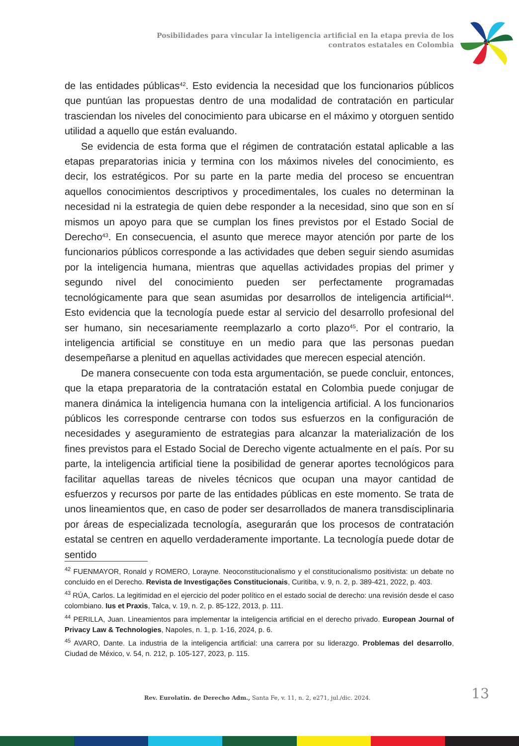Posibilidades para vincular la inteligencia artificial en la etapa previa de los contratos estatales en Colombia
de las entidades públicas<sup>42</sup>. Esto evidencia la necesidad que los funcionarios públicos que puntúan las propuestas dentro de una modalidad de contratación en particular trasciendan los niveles del conocimiento para ubicarse en el máximo y otorguen sentido utilidad a aquello que están evaluando.
Se evidencia de esta forma que el régimen de contratación estatal aplicable a las etapas preparatorias inicia y termina con los máximos niveles del conocimiento, es decir, los estratégicos. Por su parte en la parte media del proceso se encuentran aquellos conocimientos descriptivos y procedimentales, los cuales no determinan la necesidad ni la estrategia de quien debe responder a la necesidad, sino que son en sí mismos un apoyo para que se cumplan los fines previstos por el Estado Social de Derecho<sup>43</sup>. En consecuencia, el asunto que merece mayor atención por parte de los funcionarios públicos corresponde a las actividades que deben seguir siendo asumidas por la inteligencia humana, mientras que aquellas actividades propias del primer y segundo nivel del conocimiento pueden ser perfectamente programadas tecnológicamente para que sean asumidas por desarrollos de inteligencia artificial<sup>44</sup>. Esto evidencia que la tecnología puede estar al servicio del desarrollo profesional del ser humano, sin necesariamente reemplazarlo a corto plazo<sup>45</sup>. Por el contrario, la inteligencia artificial se constituye en un medio para que las personas puedan desempeñarse a plenitud en aquellas actividades que merecen especial atención.
De manera consecuente con toda esta argumentación, se puede concluir, entonces, que la etapa preparatoria de la contratación estatal en Colombia puede conjugar de manera dinámica la inteligencia humana con la inteligencia artificial. A los funcionarios públicos les corresponde centrarse con todos sus esfuerzos en la configuración de necesidades y aseguramiento de estrategias para alcanzar la materialización de los fines previstos para el Estado Social de Derecho vigente actualmente en el país. Por su parte, la inteligencia artificial tiene la posibilidad de generar aportes tecnológicos para facilitar aquellas tareas de niveles técnicos que ocupan una mayor cantidad de esfuerzos y recursos por parte de las entidades públicas en este momento. Se trata de unos lineamientos que, en caso de poder ser desarrollados de manera transdisciplinaria por áreas de especializada tecnología, asegurarán que los procesos de contratación estatal se centren en aquello verdaderamente importante. La tecnología puede dotar de sentido
<sup>42</sup> FUENMAYOR, Ronald y ROMERO, Lorayne. Neoconstitucionalismo y el constitucionalismo positivista: un debate no concluido en el Derecho. Revista de Investigações Constitucionais, Curitiba, v. 9, n. 2, p. 389-421, 2022, p. 403.
<sup>43</sup> RÚA, Carlos. La legitimidad en el ejercicio del poder político en el estado social de derecho: una revisión desde el caso colombiano. Ius et Praxis, Talca, v. 19, n. 2, p. 85-122, 2013, p. 111.
<sup>44</sup> PERILLA, Juan. Lineamientos para implementar la inteligencia artificial en el derecho privado. European Journal of Privacy Law & Technologies, Napoles, n. 1, p. 1-16, 2024, p. 6.
<sup>45</sup> AVARO, Dante. La industria de la inteligencia artificial: una carrera por su liderazgo. Problemas del desarrollo, Ciudad de México, v. 54, n. 212, p. 105-127, 2023, p. 115.
Rev. Eurolatin. de Derecho Adm., Santa Fe, v. 11, n. 2, e271, jul./dic. 2024.
13